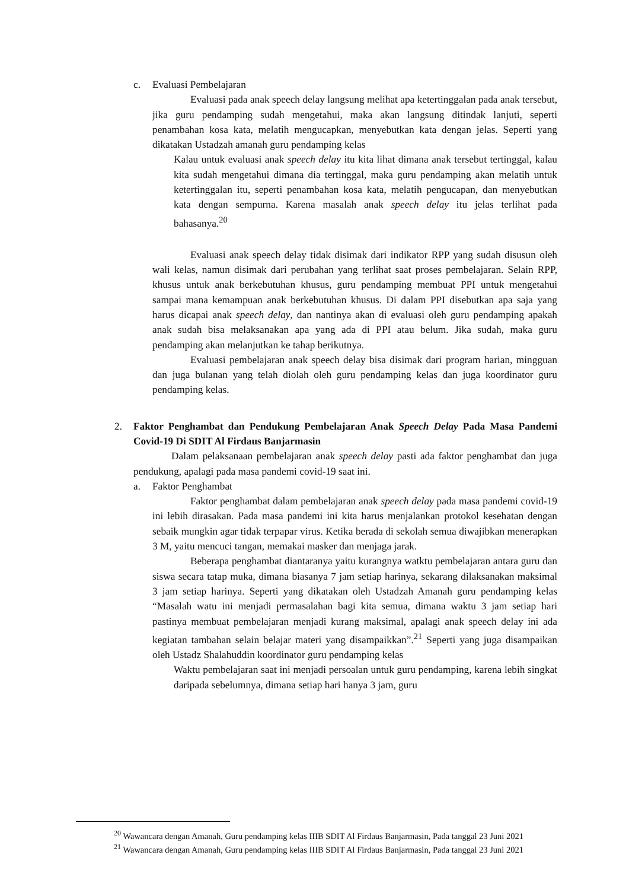c. Evaluasi Pembelajaran
Evaluasi pada anak speech delay langsung melihat apa ketertinggalan pada anak tersebut, jika guru pendamping sudah mengetahui, maka akan langsung ditindak lanjuti, seperti penambahan kosa kata, melatih mengucapkan, menyebutkan kata dengan jelas. Seperti yang dikatakan Ustadzah amanah guru pendamping kelas
Kalau untuk evaluasi anak speech delay itu kita lihat dimana anak tersebut tertinggal, kalau kita sudah mengetahui dimana dia tertinggal, maka guru pendamping akan melatih untuk ketertinggalan itu, seperti penambahan kosa kata, melatih pengucapan, dan menyebutkan kata dengan sempurna. Karena masalah anak speech delay itu jelas terlihat pada bahasanya.<sup>20</sup>
Evaluasi anak speech delay tidak disimak dari indikator RPP yang sudah disusun oleh wali kelas, namun disimak dari perubahan yang terlihat saat proses pembelajaran. Selain RPP, khusus untuk anak berkebutuhan khusus, guru pendamping membuat PPI untuk mengetahui sampai mana kemampuan anak berkebutuhan khusus. Di dalam PPI disebutkan apa saja yang harus dicapai anak speech delay, dan nantinya akan di evaluasi oleh guru pendamping apakah anak sudah bisa melaksanakan apa yang ada di PPI atau belum. Jika sudah, maka guru pendamping akan melanjutkan ke tahap berikutnya.
Evaluasi pembelajaran anak speech delay bisa disimak dari program harian, mingguan dan juga bulanan yang telah diolah oleh guru pendamping kelas dan juga koordinator guru pendamping kelas.
2. Faktor Penghambat dan Pendukung Pembelajaran Anak Speech Delay Pada Masa Pandemi Covid-19 Di SDIT Al Firdaus Banjarmasin
Dalam pelaksanaan pembelajaran anak speech delay pasti ada faktor penghambat dan juga pendukung, apalagi pada masa pandemi covid-19 saat ini.
a. Faktor Penghambat
Faktor penghambat dalam pembelajaran anak speech delay pada masa pandemi covid-19 ini lebih dirasakan. Pada masa pandemi ini kita harus menjalankan protokol kesehatan dengan sebaik mungkin agar tidak terpapar virus. Ketika berada di sekolah semua diwajibkan menerapkan 3 M, yaitu mencuci tangan, memakai masker dan menjaga jarak.
Beberapa penghambat diantaranya yaitu kurangnya watktu pembelajaran antara guru dan siswa secara tatap muka, dimana biasanya 7 jam setiap harinya, sekarang dilaksanakan maksimal 3 jam setiap harinya. Seperti yang dikatakan oleh Ustadzah Amanah guru pendamping kelas “Masalah watu ini menjadi permasalahan bagi kita semua, dimana waktu 3 jam setiap hari pastinya membuat pembelajaran menjadi kurang maksimal, apalagi anak speech delay ini ada kegiatan tambahan selain belajar materi yang disampaikkan”.<sup>21</sup> Seperti yang juga disampaikan oleh Ustadz Shalahuddin koordinator guru pendamping kelas
Waktu pembelajaran saat ini menjadi persoalan untuk guru pendamping, karena lebih singkat daripada sebelumnya, dimana setiap hari hanya 3 jam, guru
<sup>20</sup> Wawancara dengan Amanah, Guru pendamping kelas IIIB SDIT Al Firdaus Banjarmasin, Pada tanggal 23 Juni 2021
<sup>21</sup> Wawancara dengan Amanah, Guru pendamping kelas IIIB SDIT Al Firdaus Banjarmasin, Pada tanggal 23 Juni 2021